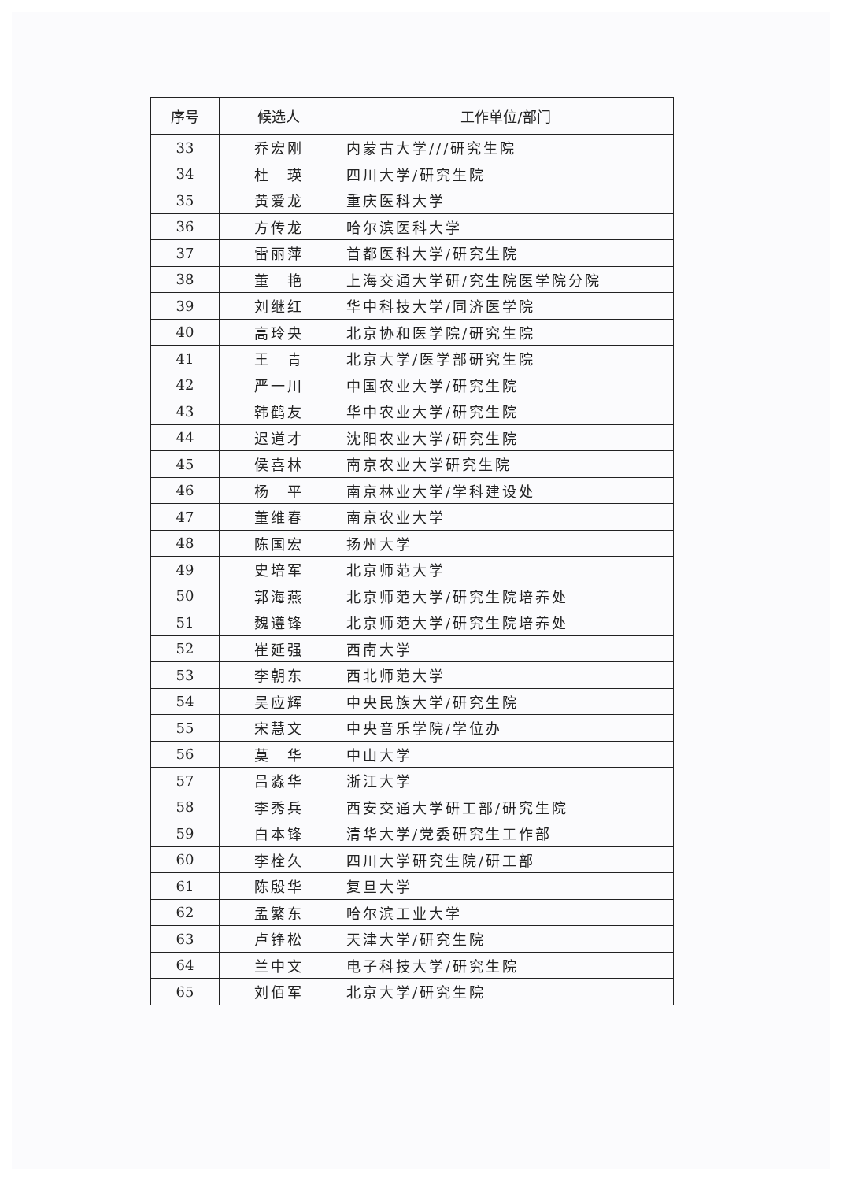| 序号 | 候选人 | 工作单位/部门 |
| --- | --- | --- |
| 33 | 乔宏刚 | 内蒙古大学///研究生院 |
| 34 | 杜 瑛 | 四川大学/研究生院 |
| 35 | 黄爱龙 | 重庆医科大学 |
| 36 | 方传龙 | 哈尔滨医科大学 |
| 37 | 雷丽萍 | 首都医科大学/研究生院 |
| 38 | 董 艳 | 上海交通大学研/究生院医学院分院 |
| 39 | 刘继红 | 华中科技大学/同济医学院 |
| 40 | 高玲央 | 北京协和医学院/研究生院 |
| 41 | 王 青 | 北京大学/医学部研究生院 |
| 42 | 严一川 | 中国农业大学/研究生院 |
| 43 | 韩鹤友 | 华中农业大学/研究生院 |
| 44 | 迟道才 | 沈阳农业大学/研究生院 |
| 45 | 侯喜林 | 南京农业大学研究生院 |
| 46 | 杨 平 | 南京林业大学/学科建设处 |
| 47 | 董维春 | 南京农业大学 |
| 48 | 陈国宏 | 扬州大学 |
| 49 | 史培军 | 北京师范大学 |
| 50 | 郭海燕 | 北京师范大学/研究生院培养处 |
| 51 | 魏遵锋 | 北京师范大学/研究生院培养处 |
| 52 | 崔延强 | 西南大学 |
| 53 | 李朝东 | 西北师范大学 |
| 54 | 吴应辉 | 中央民族大学/研究生院 |
| 55 | 宋慧文 | 中央音乐学院/学位办 |
| 56 | 莫 华 | 中山大学 |
| 57 | 吕淼华 | 浙江大学 |
| 58 | 李秀兵 | 西安交通大学研工部/研究生院 |
| 59 | 白本锋 | 清华大学/党委研究生工作部 |
| 60 | 李栓久 | 四川大学研究生院/研工部 |
| 61 | 陈殷华 | 复旦大学 |
| 62 | 孟繁东 | 哈尔滨工业大学 |
| 63 | 卢铮松 | 天津大学/研究生院 |
| 64 | 兰中文 | 电子科技大学/研究生院 |
| 65 | 刘佰军 | 北京大学/研究生院 |